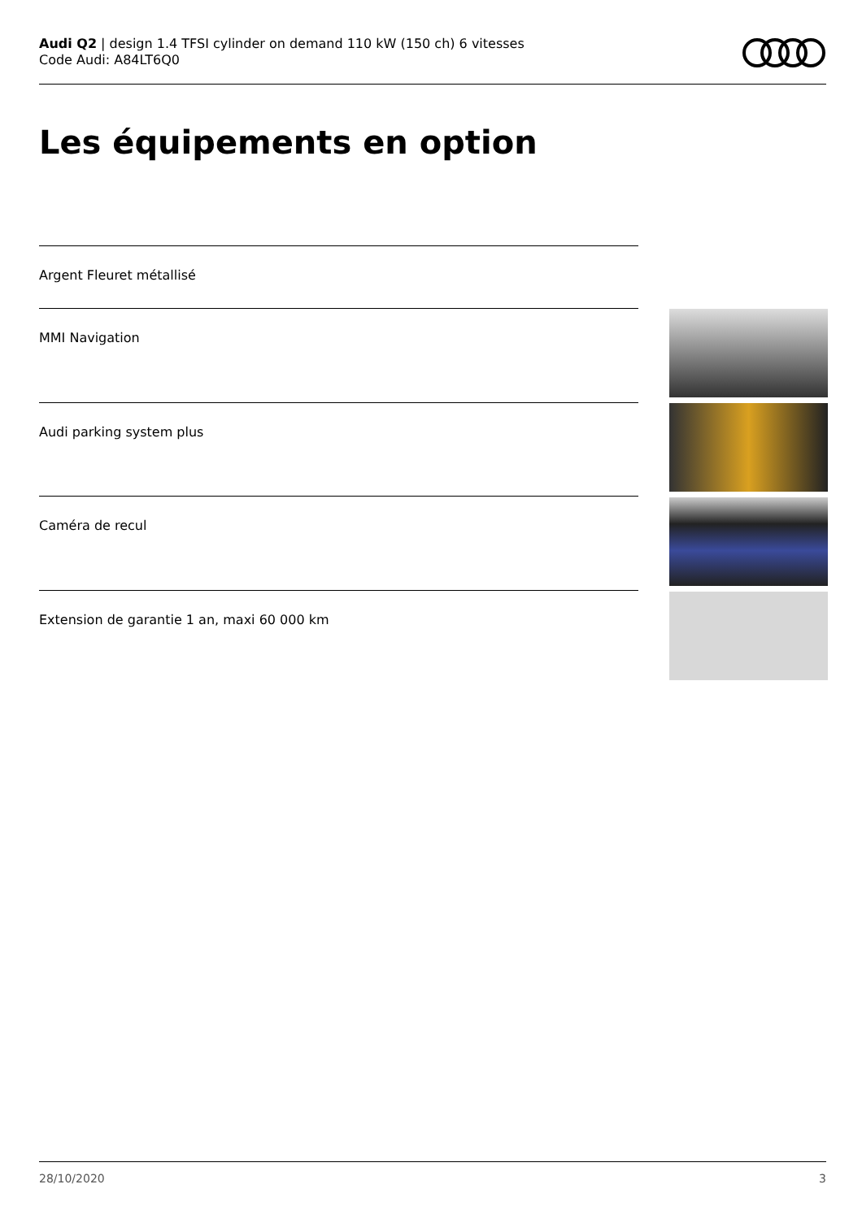Audi Q2 | design 1.4 TFSI cylinder on demand 110 kW (150 ch) 6 vitesses
Code Audi: A84LT6Q0
Les équipements en option
Argent Fleuret métallisé
MMI Navigation
Audi parking system plus
Caméra de recul
Extension de garantie 1 an, maxi 60 000 km
28/10/2020 3